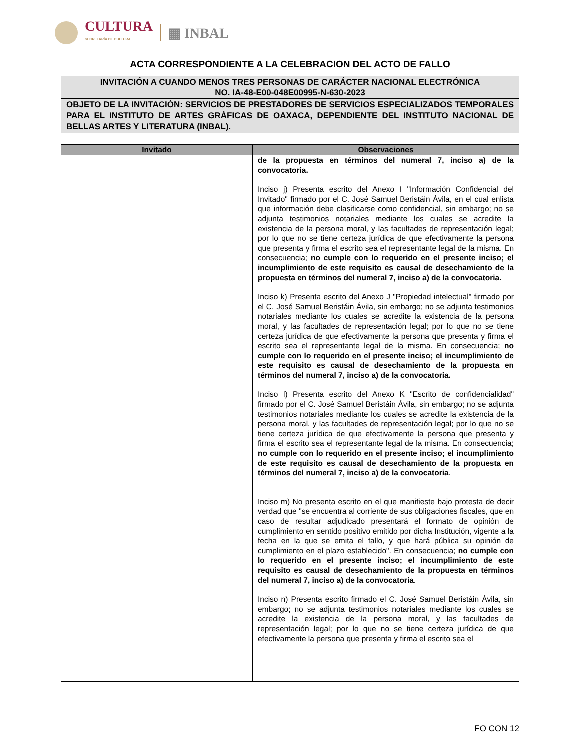CULTURA
SECRETARÍA DE CULTURA
▦ INBAL
ACTA CORRESPONDIENTE A LA CELEBRACION DEL ACTO DE FALLO
INVITACIÓN A CUANDO MENOS TRES PERSONAS DE CARÁCTER NACIONAL ELECTRÓNICA
NO. IA-48-E00-048E00995-N-630-2023
OBJETO DE LA INVITACIÓN: SERVICIOS DE PRESTADORES DE SERVICIOS ESPECIALIZADOS TEMPORALES PARA EL INSTITUTO DE ARTES GRÁFICAS DE OAXACA, DEPENDIENTE DEL INSTITUTO NACIONAL DE BELLAS ARTES Y LITERATURA (INBAL).
| Invitado | Observaciones |
| --- | --- |
| | de la propuesta en términos del numeral 7, inciso a) de la convocatoria. Inciso j) Presenta escrito del Anexo I "Información Confidencial del Invitado" firmado por el C. José Samuel Beristáin Ávila, en el cual enlista que información debe clasificarse como confidencial, sin embargo; no se adjunta testimonios notariales mediante los cuales se acredite la existencia de la persona moral, y las facultades de representación legal; por lo que no se tiene certeza jurídica de que efectivamente la persona que presenta y firma el escrito sea el representante legal de la misma. En consecuencia; no cumple con lo requerido en el presente inciso; el incumplimiento de este requisito es causal de desechamiento de la propuesta en términos del numeral 7, inciso a) de la convocatoria. Inciso k) Presenta escrito del Anexo J "Propiedad intelectual" firmado por el C. José Samuel Beristáin Ávila, sin embargo; no se adjunta testimonios notariales mediante los cuales se acredite la existencia de la persona moral, y las facultades de representación legal; por lo que no se tiene certeza jurídica de que efectivamente la persona que presenta y firma el escrito sea el representante legal de la misma. En consecuencia; no cumple con lo requerido en el presente inciso; el incumplimiento de este requisito es causal de desechamiento de la propuesta en términos del numeral 7, inciso a) de la convocatoria. Inciso l) Presenta escrito del Anexo K "Escrito de confidencialidad" firmado por el C. José Samuel Beristáin Ávila, sin embargo; no se adjunta testimonios notariales mediante los cuales se acredite la existencia de la persona moral, y las facultades de representación legal; por lo que no se tiene certeza jurídica de que efectivamente la persona que presenta y firma el escrito sea el representante legal de la misma. En consecuencia; no cumple con lo requerido en el presente inciso; el incumplimiento de este requisito es causal de desechamiento de la propuesta en términos del numeral 7, inciso a) de la convocatoria . Inciso m) No presenta escrito en el que manifieste bajo protesta de decir verdad que "se encuentra al corriente de sus obligaciones fiscales, que en caso de resultar adjudicado presentará el formato de opinión de cumplimiento en sentido positivo emitido por dicha Institución, vigente a la fecha en la que se emita el fallo, y que hará pública su opinión de cumplimiento en el plazo establecido". En consecuencia; no cumple con lo requerido en el presente inciso; el incumplimiento de este requisito es causal de desechamiento de la propuesta en términos del numeral 7, inciso a) de la convocatoria . Inciso n) Presenta escrito firmado el C. José Samuel Beristáin Ávila, sin embargo; no se adjunta testimonios notariales mediante los cuales se acredite la existencia de la persona moral, y las facultades de representación legal; por lo que no se tiene certeza jurídica de que efectivamente la persona que presenta y firma el escrito sea el |
FO CON 12